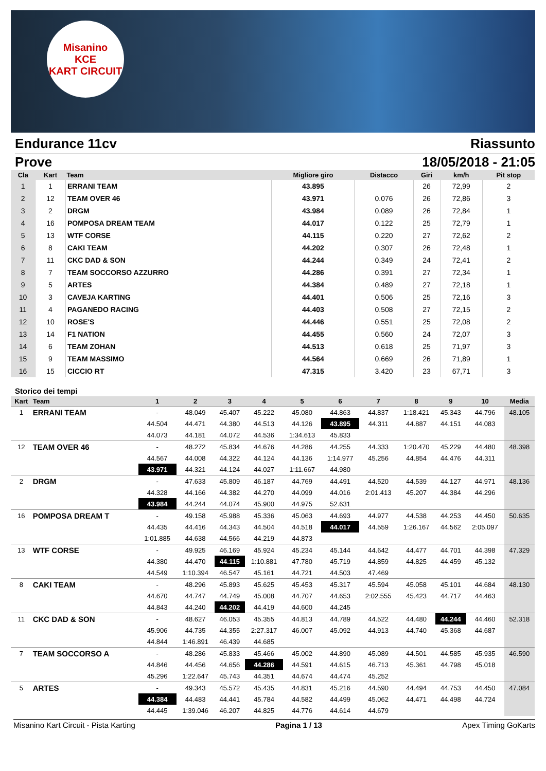Misanino
KCE
KART CIRCUIT
Endurance 11cv Riassunto
Prove 18/05/2018 - 21:05
| Cla | Kart | Team | Migliore giro | Distacco | Giri | km/h | Pit stop |
| --- | --- | --- | --- | --- | --- | --- | --- |
| 1 | 1 | ERRANI TEAM | 43.895 | | 26 | 72,99 | 2 |
| 2 | 12 | TEAM OVER 46 | 43.971 | 0.076 | 26 | 72,86 | 3 |
| 3 | 2 | DRGM | 43.984 | 0.089 | 26 | 72,84 | 1 |
| 4 | 16 | POMPOSA DREAM TEAM | 44.017 | 0.122 | 25 | 72,79 | 1 |
| 5 | 13 | WTF CORSE | 44.115 | 0.220 | 27 | 72,62 | 2 |
| 6 | 8 | CAKI TEAM | 44.202 | 0.307 | 26 | 72,48 | 1 |
| 7 | 11 | CKC DAD & SON | 44.244 | 0.349 | 24 | 72,41 | 2 |
| 8 | 7 | TEAM SOCCORSO AZZURRO | 44.286 | 0.391 | 27 | 72,34 | 1 |
| 9 | 5 | ARTES | 44.384 | 0.489 | 27 | 72,18 | 1 |
| 10 | 3 | CAVEJA KARTING | 44.401 | 0.506 | 25 | 72,16 | 3 |
| 11 | 4 | PAGANEDO RACING | 44.403 | 0.508 | 27 | 72,15 | 2 |
| 12 | 10 | ROSE'S | 44.446 | 0.551 | 25 | 72,08 | 2 |
| 13 | 14 | F1 NATION | 44.455 | 0.560 | 24 | 72,07 | 3 |
| 14 | 6 | TEAM ZOHAN | 44.513 | 0.618 | 25 | 71,97 | 3 |
| 15 | 9 | TEAM MASSIMO | 44.564 | 0.669 | 26 | 71,89 | 1 |
| 16 | 15 | CICCIO RT | 47.315 | 3.420 | 23 | 67,71 | 3 |
Storico dei tempi
| Kart | Team | 1 | 2 | 3 | 4 | 5 | 6 | 7 | 8 | 9 | 10 | Media |
| --- | --- | --- | --- | --- | --- | --- | --- | --- | --- | --- | --- | --- |
| 1 | ERRANI TEAM | - | 48.049 | 45.407 | 45.222 | 45.080 | 44.863 | 44.837 | 1:18.421 | 45.343 | 44.796 | 48.105 |
| | | 44.504 | 44.471 | 44.380 | 44.513 | 44.126 | 43.895 | 44.311 | 44.887 | 44.151 | 44.083 | |
| | | 44.073 | 44.181 | 44.072 | 44.536 | 1:34.613 | 45.833 | | | | | |
| 12 | TEAM OVER 46 | - | 48.272 | 45.834 | 44.676 | 44.286 | 44.255 | 44.333 | 1:20.470 | 45.229 | 44.480 | 48.398 |
| | | 44.567 | 44.008 | 44.322 | 44.124 | 44.136 | 1:14.977 | 45.256 | 44.854 | 44.476 | 44.311 | |
| | | 43.971 | 44.321 | 44.124 | 44.027 | 1:11.667 | 44.980 | | | | | |
| 2 | DRGM | - | 47.633 | 45.809 | 46.187 | 44.769 | 44.491 | 44.520 | 44.539 | 44.127 | 44.971 | 48.136 |
| | | 44.328 | 44.166 | 44.382 | 44.270 | 44.099 | 44.016 | 2:01.413 | 45.207 | 44.384 | 44.296 | |
| | | 43.984 | 44.244 | 44.074 | 45.900 | 44.975 | 52.631 | | | | | |
| 16 | POMPOSA DREAM T | - | 49.158 | 45.988 | 45.336 | 45.063 | 44.693 | 44.977 | 44.538 | 44.253 | 44.450 | 50.635 |
| | | 44.435 | 44.416 | 44.343 | 44.504 | 44.518 | 44.017 | 44.559 | 1:26.167 | 44.562 | 2:05.097 | |
| | | 1:01.885 | 44.638 | 44.566 | 44.219 | 44.873 | | | | | | |
| 13 | WTF CORSE | - | 49.925 | 46.169 | 45.924 | 45.234 | 45.144 | 44.642 | 44.477 | 44.701 | 44.398 | 47.329 |
| | | 44.380 | 44.470 | 44.115 | 1:10.881 | 47.780 | 45.719 | 44.859 | 44.825 | 44.459 | 45.132 | |
| | | 44.549 | 1:10.394 | 46.547 | 45.161 | 44.721 | 44.503 | 47.469 | | | | |
| 8 | CAKI TEAM | - | 48.296 | 45.893 | 45.625 | 45.453 | 45.317 | 45.594 | 45.058 | 45.101 | 44.684 | 48.130 |
| | | 44.670 | 44.747 | 44.749 | 45.008 | 44.707 | 44.653 | 2:02.555 | 45.423 | 44.717 | 44.463 | |
| | | 44.843 | 44.240 | 44.202 | 44.419 | 44.600 | 44.245 | | | | | |
| 11 | CKC DAD & SON | - | 48.627 | 46.053 | 45.355 | 44.813 | 44.789 | 44.522 | 44.480 | 44.244 | 44.460 | 52.318 |
| | | 45.906 | 44.735 | 44.355 | 2:27.317 | 46.007 | 45.092 | 44.913 | 44.740 | 45.368 | 44.687 | |
| | | 44.844 | 1:46.891 | 46.439 | 44.685 | | | | | | | |
| 7 | TEAM SOCCORSO A | - | 48.286 | 45.833 | 45.466 | 45.002 | 44.890 | 45.089 | 44.501 | 44.585 | 45.935 | 46.590 |
| | | 44.846 | 44.456 | 44.656 | 44.286 | 44.591 | 44.615 | 46.713 | 45.361 | 44.798 | 45.018 | |
| | | 45.296 | 1:22.647 | 45.743 | 44.351 | 44.674 | 44.474 | 45.252 | | | | |
| 5 | ARTES | - | 49.343 | 45.572 | 45.435 | 44.831 | 45.216 | 44.590 | 44.494 | 44.753 | 44.450 | 47.084 |
| | | 44.384 | 44.483 | 44.441 | 45.784 | 44.582 | 44.499 | 45.062 | 44.471 | 44.498 | 44.724 | |
| | | 44.445 | 1:39.046 | 46.207 | 44.825 | 44.776 | 44.614 | 44.679 | | | | |
Misanino Kart Circuit - Pista Karting Pagina 1 / 13 Apex Timing GoKarts